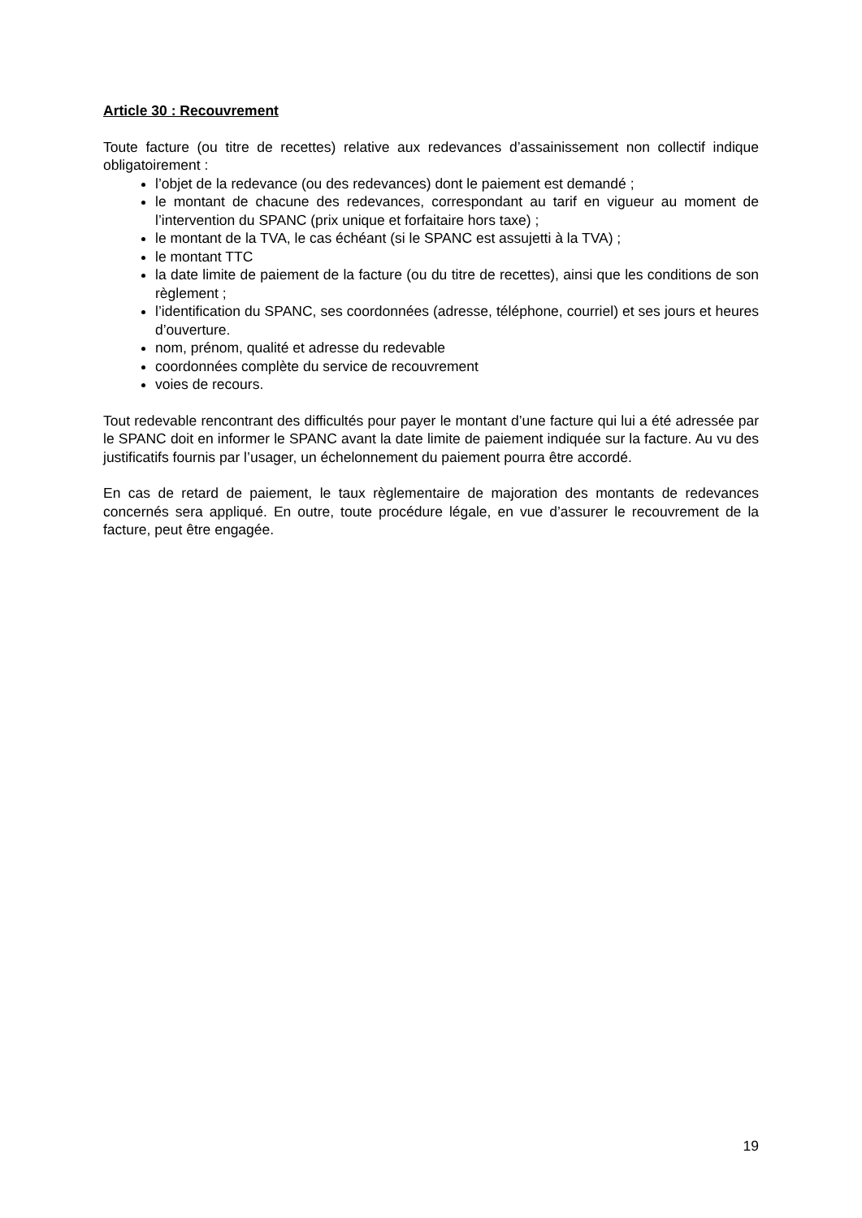Article 30 : Recouvrement
Toute facture (ou titre de recettes) relative aux redevances d’assainissement non collectif indique obligatoirement :
l’objet de la redevance (ou des redevances) dont le paiement est demandé ;
le montant de chacune des redevances, correspondant au tarif en vigueur au moment de l’intervention du SPANC (prix unique et forfaitaire hors taxe) ;
le montant de la TVA, le cas échéant (si le SPANC est assujetti à la TVA) ;
le montant TTC
la date limite de paiement de la facture (ou du titre de recettes), ainsi que les conditions de son règlement ;
l’identification du SPANC, ses coordonnées (adresse, téléphone, courriel) et ses jours et heures d’ouverture.
nom, prénom, qualité et adresse du redevable
coordonnées complète du service de recouvrement
voies de recours.
Tout redevable rencontrant des difficultés pour payer le montant d’une facture qui lui a été adressée par le SPANC doit en informer le SPANC avant la date limite de paiement indiquée sur la facture. Au vu des justificatifs fournis par l’usager, un échelonnement du paiement pourra être accordé.
En cas de retard de paiement, le taux règlementaire de majoration des montants de redevances concernés sera appliqué. En outre, toute procédure légale, en vue d’assurer le recouvrement de la facture, peut être engagée.
19